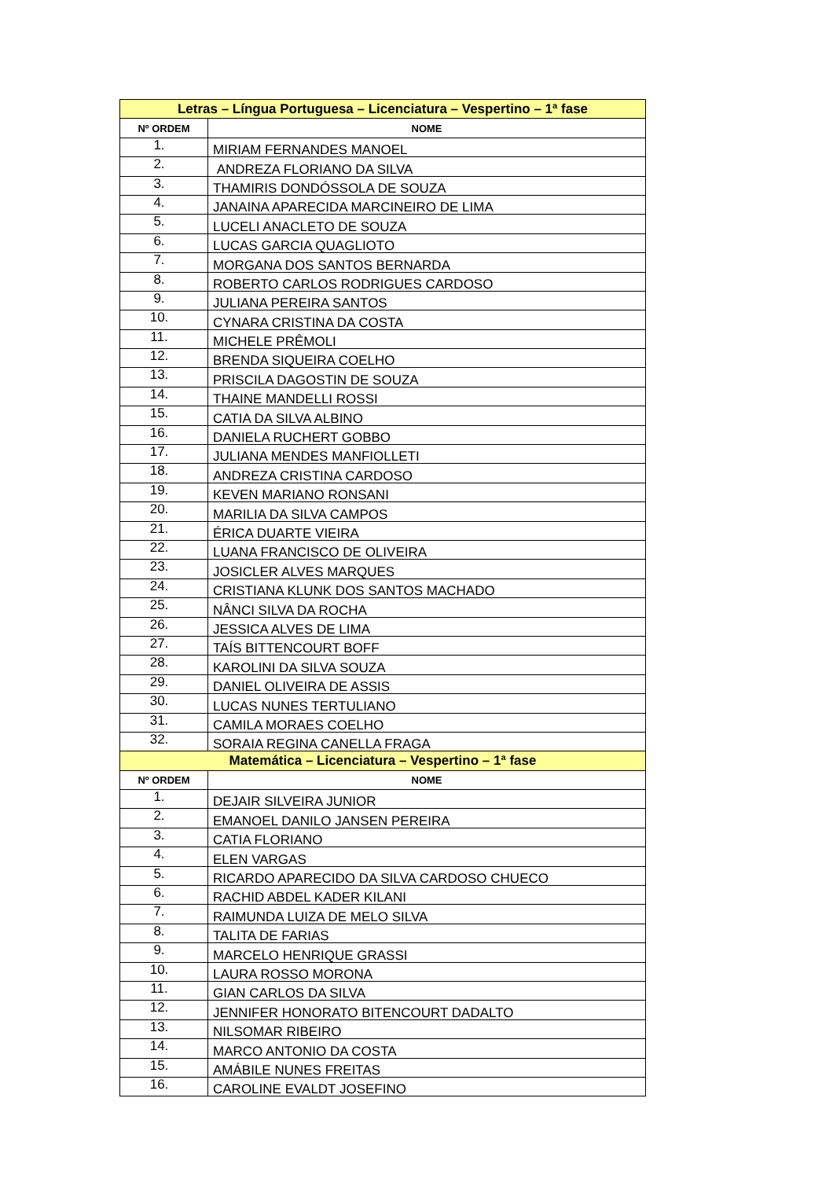| Letras – Língua Portuguesa – Licenciatura – Vespertino – 1ª fase | |
| --- | --- |
| Nº ORDEM | NOME |
| 1. | MIRIAM FERNANDES MANOEL |
| 2. | ANDREZA FLORIANO DA SILVA |
| 3. | THAMIRIS DONDÓSSOLA DE SOUZA |
| 4. | JANAINA APARECIDA MARCINEIRO DE LIMA |
| 5. | LUCELI ANACLETO DE SOUZA |
| 6. | LUCAS GARCIA QUAGLIOTO |
| 7. | MORGANA DOS SANTOS BERNARDA |
| 8. | ROBERTO CARLOS RODRIGUES CARDOSO |
| 9. | JULIANA PEREIRA SANTOS |
| 10. | CYNARA CRISTINA DA COSTA |
| 11. | MICHELE PRÊMOLI |
| 12. | BRENDA SIQUEIRA COELHO |
| 13. | PRISCILA DAGOSTIN DE SOUZA |
| 14. | THAINE MANDELLI ROSSI |
| 15. | CATIA DA SILVA ALBINO |
| 16. | DANIELA RUCHERT GOBBO |
| 17. | JULIANA MENDES MANFIOLLETI |
| 18. | ANDREZA CRISTINA CARDOSO |
| 19. | KEVEN MARIANO RONSANI |
| 20. | MARILIA DA SILVA CAMPOS |
| 21. | ÉRICA DUARTE VIEIRA |
| 22. | LUANA FRANCISCO DE OLIVEIRA |
| 23. | JOSICLER ALVES MARQUES |
| 24. | CRISTIANA KLUNK DOS SANTOS MACHADO |
| 25. | NÂNCI SILVA DA ROCHA |
| 26. | JESSICA ALVES DE LIMA |
| 27. | TAÍS BITTENCOURT BOFF |
| 28. | KAROLINI DA SILVA SOUZA |
| 29. | DANIEL OLIVEIRA DE ASSIS |
| 30. | LUCAS NUNES TERTULIANO |
| 31. | CAMILA MORAES COELHO |
| 32. | SORAIA REGINA CANELLA FRAGA |
| Matemática – Licenciatura – Vespertino – 1ª fase | |
| Nº ORDEM | NOME |
| 1. | DEJAIR SILVEIRA JUNIOR |
| 2. | EMANOEL DANILO JANSEN PEREIRA |
| 3. | CATIA FLORIANO |
| 4. | ELEN VARGAS |
| 5. | RICARDO APARECIDO DA SILVA CARDOSO CHUECO |
| 6. | RACHID ABDEL KADER KILANI |
| 7. | RAIMUNDA LUIZA DE MELO SILVA |
| 8. | TALITA DE FARIAS |
| 9. | MARCELO HENRIQUE GRASSI |
| 10. | LAURA ROSSO MORONA |
| 11. | GIAN CARLOS DA SILVA |
| 12. | JENNIFER HONORATO BITENCOURT DADALTO |
| 13. | NILSOMAR RIBEIRO |
| 14. | MARCO ANTONIO DA COSTA |
| 15. | AMÁBILE NUNES FREITAS |
| 16. | CAROLINE EVALDT JOSEFINO |